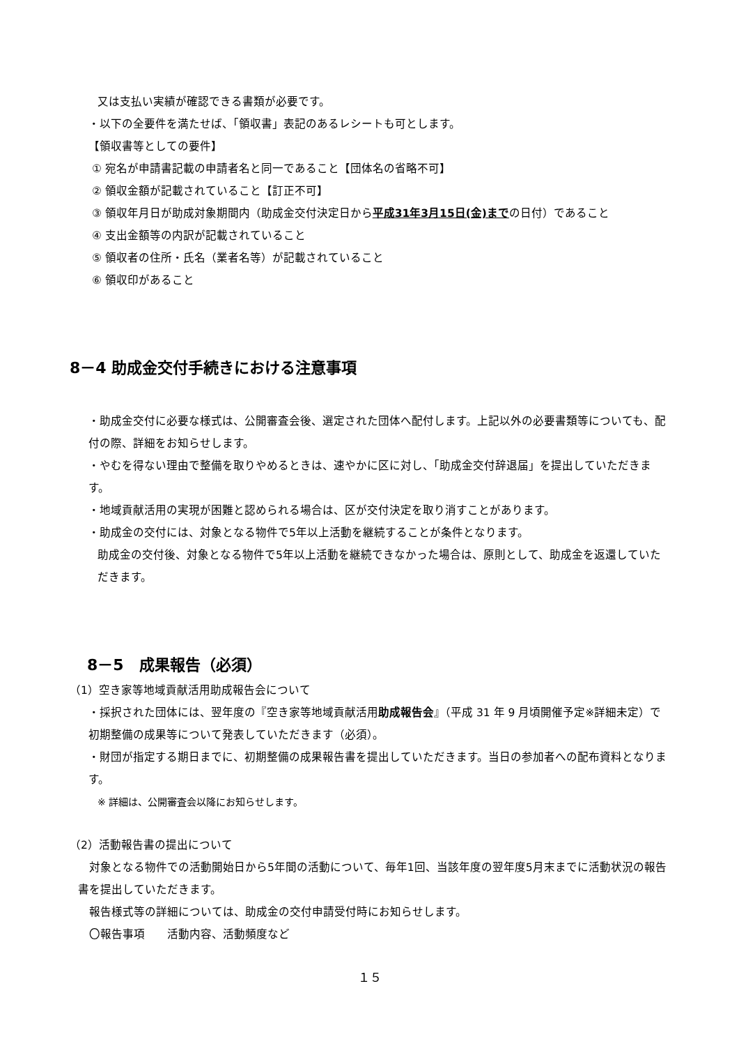又は支払い実績が確認できる書類が必要です。
・以下の全要件を満たせば、「領収書」表記のあるレシートも可とします。
【領収書等としての要件】
① 宛名が申請書記載の申請者名と同一であること【団体名の省略不可】
② 領収金額が記載されていること【訂正不可】
③ 領収年月日が助成対象期間内（助成金交付決定日から平成31年3月15日(金)までの日付）であること
④ 支出金額等の内訳が記載されていること
⑤ 領収者の住所・氏名（業者名等）が記載されていること
⑥ 領収印があること
8－4 助成金交付手続きにおける注意事項
・助成金交付に必要な様式は、公開審査会後、選定された団体へ配付します。上記以外の必要書類等についても、配付の際、詳細をお知らせします。
・やむを得ない理由で整備を取りやめるときは、速やかに区に対し、「助成金交付辞退届」を提出していただきます。
・地域貢献活用の実現が困難と認められる場合は、区が交付決定を取り消すことがあります。
・助成金の交付には、対象となる物件で5年以上活動を継続することが条件となります。
助成金の交付後、対象となる物件で5年以上活動を継続できなかった場合は、原則として、助成金を返還していただきます。
8－5　成果報告（必須）
（1）空き家等地域貢献活用助成報告会について
・採択された団体には、翌年度の『空き家等地域貢献活用助成報告会』（平成 31 年 9 月頃開催予定※詳細未定）で初期整備の成果等について発表していただきます（必須）。
・財団が指定する期日までに、初期整備の成果報告書を提出していただきます。当日の参加者への配布資料となります。
※ 詳細は、公開審査会以降にお知らせします。
（2）活動報告書の提出について
　対象となる物件での活動開始日から5年間の活動について、毎年1回、当該年度の翌年度5月末までに活動状況の報告書を提出していただきます。
　報告様式等の詳細については、助成金の交付申請受付時にお知らせします。
　〇報告事項　　活動内容、活動頻度など
１５